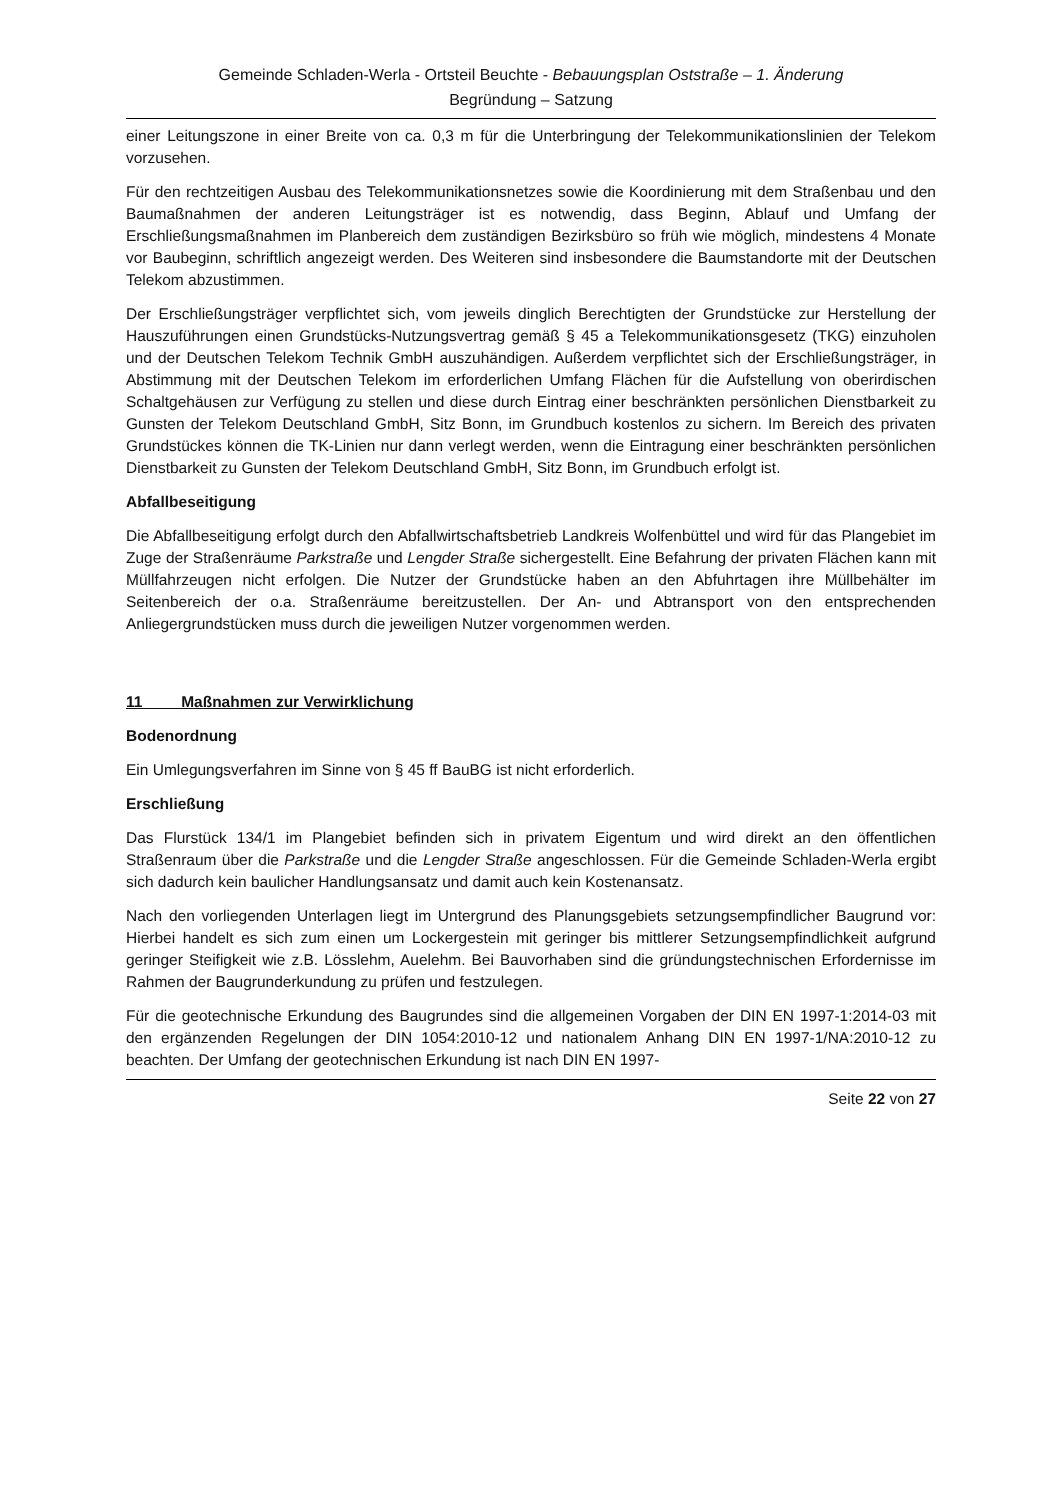Gemeinde Schladen-Werla - Ortsteil Beuchte - Bebauungsplan Oststraße – 1. Änderung
Begründung – Satzung
einer Leitungszone in einer Breite von ca. 0,3 m für die Unterbringung der Telekommunikationslinien der Telekom vorzusehen.
Für den rechtzeitigen Ausbau des Telekommunikationsnetzes sowie die Koordinierung mit dem Straßenbau und den Baumaßnahmen der anderen Leitungsträger ist es notwendig, dass Beginn, Ablauf und Umfang der Erschließungsmaßnahmen im Planbereich dem zuständigen Bezirksbüro so früh wie möglich, mindestens 4 Monate vor Baubeginn, schriftlich angezeigt werden. Des Weiteren sind insbesondere die Baumstandorte mit der Deutschen Telekom abzustimmen.
Der Erschließungsträger verpflichtet sich, vom jeweils dinglich Berechtigten der Grundstücke zur Herstellung der Hauszuführungen einen Grundstücks-Nutzungsvertrag gemäß § 45 a Telekommunikationsgesetz (TKG) einzuholen und der Deutschen Telekom Technik GmbH auszuhändigen. Außerdem verpflichtet sich der Erschließungsträger, in Abstimmung mit der Deutschen Telekom im erforderlichen Umfang Flächen für die Aufstellung von oberirdischen Schaltgehäusen zur Verfügung zu stellen und diese durch Eintrag einer beschränkten persönlichen Dienstbarkeit zu Gunsten der Telekom Deutschland GmbH, Sitz Bonn, im Grundbuch kostenlos zu sichern. Im Bereich des privaten Grundstückes können die TK-Linien nur dann verlegt werden, wenn die Eintragung einer beschränkten persönlichen Dienstbarkeit zu Gunsten der Telekom Deutschland GmbH, Sitz Bonn, im Grundbuch erfolgt ist.
Abfallbeseitigung
Die Abfallbeseitigung erfolgt durch den Abfallwirtschaftsbetrieb Landkreis Wolfenbüttel und wird für das Plangebiet im Zuge der Straßenräume Parkstraße und Lengder Straße sichergestellt. Eine Befahrung der privaten Flächen kann mit Müllfahrzeugen nicht erfolgen. Die Nutzer der Grundstücke haben an den Abfuhrtagen ihre Müllbehälter im Seitenbereich der o.a. Straßenräume bereitzustellen. Der An- und Abtransport von den entsprechenden Anliegergrundstücken muss durch die jeweiligen Nutzer vorgenommen werden.
11 Maßnahmen zur Verwirklichung
Bodenordnung
Ein Umlegungsverfahren im Sinne von § 45 ff BauBG ist nicht erforderlich.
Erschließung
Das Flurstück 134/1 im Plangebiet befinden sich in privatem Eigentum und wird direkt an den öffentlichen Straßenraum über die Parkstraße und die Lengder Straße angeschlossen. Für die Gemeinde Schladen-Werla ergibt sich dadurch kein baulicher Handlungsansatz und damit auch kein Kostenansatz.
Nach den vorliegenden Unterlagen liegt im Untergrund des Planungsgebiets setzungsempfindlicher Baugrund vor: Hierbei handelt es sich zum einen um Lockergestein mit geringer bis mittlerer Setzungsempfindlichkeit aufgrund geringer Steifigkeit wie z.B. Lösslehm, Auelehm. Bei Bauvorhaben sind die gründungstechnischen Erfordernisse im Rahmen der Baugrunderkundung zu prüfen und festzulegen.
Für die geotechnische Erkundung des Baugrundes sind die allgemeinen Vorgaben der DIN EN 1997-1:2014-03 mit den ergänzenden Regelungen der DIN 1054:2010-12 und nationalem Anhang DIN EN 1997-1/NA:2010-12 zu beachten. Der Umfang der geotechnischen Erkundung ist nach DIN EN 1997-
Seite 22 von 27